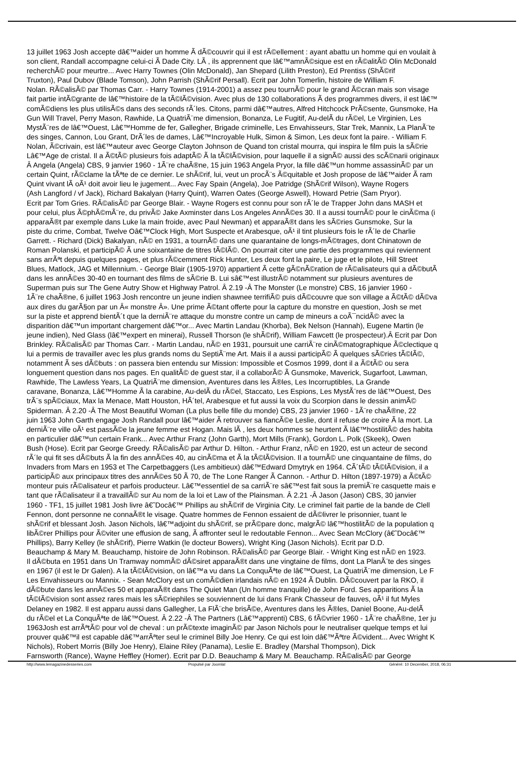13 juillet 1963 Josh accepte dâ€™aider un homme Ã dÃ©couvrir qui il est rÃ©ellement : ayant abattu un homme qui en voulait à
son client, Randall accompagne celui-ci Ã Dade City. LÃ , ils apprennent que lâ€™amnÃ©sique est en rÃ©alitÃ© Olin McDonald
recherchÃ© pour meurtre... Avec Harry Townes (Olin McDonald), Jan Shepard (Lilith Preston), Ed Prentiss (ShÃ©rif
Truxton), Paul Dubov (Blade Tomson), John Parrish (ShÃ©rif Persall). Ecrit par John Tomerlin, histoire de William F.
Nolan. RÃ©alisÃ© par Thomas Carr. - Harry Townes (1914-2001) a assez peu tournÃ© pour le grand Ã©cran mais son visage
fait partie intÃ©grante de lâ€™histoire de la tÃ©lÃ©vision. Avec plus de 130 collaborations Ã des programmes divers, il est lâ€™
comÃ©diens les plus utilisÃ©s dans des seconds rÃ´les. Citons, parmi dâ€™autres, Alfred Hitchcock PrÃ©sente, Gunsmoke, Ha
Gun Will Travel, Perry Mason, Rawhide, La QuatriÃ¨me dimension, Bonanza, Le Fugitif, Au-delÃ du rÃ©el, Le Virginien, Les
MystÃ¨res de lâ€™Ouest, Lâ€™Homme de fer, Gallegher, Brigade criminelle, Les Envahisseurs, Star Trek, Mannix, La PlanÃ¨te
des singes, Cannon, Lou Grant, DrÃ´les de dames, Lâ€™Incroyable Hulk, Simon & Simon, Les deux font la paire. - William F.
Nolan, Ã©crivain, est lâ€™auteur avec George Clayton Johnson de Quand ton cristal mourra, qui inspira le film puis la sÃ©rie
Lâ€™Age de cristal. Il a Ã©tÃ© plusieurs fois adaptÃ© Ã la tÃ©lÃ©vision, pour laquelle il a signÃ© aussi des scÃ©narii originaux
Â Angela (Angela) CBS, 9 janvier 1960 - 1Ã¨re chaÃ®ne, 15 juin 1963 Angela Pryor, la fille dâ€™un homme assassinÃ© par un
certain Quint, rÃ©clame la tÃªte de ce dernier. Le shÃ©rif, lui, veut un procÃ¨s Ã©quitable et Josh propose de lâ€™aider Ã ram
Quint vivant lÃ oÃ¹ doit avoir lieu le jugement... Avec Fay Spain (Angela), Joe Patridge (ShÃ©rif Wilson), Wayne Rogers
(Ash Langford / vf Jack), Richard Bakalyan (Harry Quint), Warren Oates (George Aswell), Howard Petrie (Sam Pryor).
Ecrit par Tom Gries. RÃ©alisÃ© par George Blair. - Wayne Rogers est connu pour son rÃ´le de Trapper John dans MASH et
pour celui, plus Ã©phÃ©mÃ¨re, du privÃ© Jake Axminster dans Los Angeles AnnÃ©es 30. Il a aussi tournÃ© pour le cinÃ©ma (i
apparaÃ®t par exemple dans Luke la main froide, avec Paul Newman) et apparaÃ®t dans les sÃ©ries Gunsmoke, Sur la
piste du crime, Combat, Twelve Oâ€™Clock High, Mort Suspecte et Arabesque, oÃ¹ il tint plusieurs fois le rÃ´le de Charlie
Garrett. - Richard (Dick) Bakalyan, nÃ© en 1931, a tournÃ© dans une quarantaine de longs-mÃ©trages, dont Chinatown de
Roman Polanski, et participÃ© Ã une soixantaine de titres tÃ©lÃ©. On pourrait citer une partie des programmes qui reviennent
sans arrÃªt depuis quelques pages, et plus rÃ©cemment Rick Hunter, Les deux font la paire, Le juge et le pilote, Hill Street
Blues, Matlock, JAG et Millennium. - George Blair (1905-1970) appartient Ã cette gÃ©nÃ©ration de rÃ©alisateurs qui a dÃ©butÃ
dans les annÃ©es 30-40 en tournant des films de sÃ©rie B. Lui sâ€™est illustrÃ© notamment sur plusieurs aventures de
Superman puis sur The Gene Autry Show et Highway Patrol. Â 2.19 -Â The Monster (Le monstre) CBS, 16 janvier 1960 -
1Ã¨re chaÃ®ne, 6 juillet 1963 Josh rencontre un jeune indien shawnee terrifiÃ© puis dÃ©couvre que son village a Ã©tÃ© dÃ©va
aux dires du garÃ§on par un Â« monstre Â». Une prime Ã©tant offerte pour la capture du monstre en question, Josh se met
sur la piste et apprend bientÃ´t que la derniÃ¨re attaque du monstre contre un camp de mineurs a coÃ¯ncidÃ© avec la
disparition dâ€™un important chargement dâ€™or... Avec Martin Landau (Khorba), Bek Nelson (Hannah), Eugene Martin (le
jeune indien), Ned Glass (lâ€™expert en minerai), Russell Thorson (le shÃ©rif), William Fawcett (le prospecteur).Â Ecrit par Don
Brinkley. RÃ©alisÃ© par Thomas Carr. - Martin Landau, nÃ© en 1931, poursuit une carriÃ¨re cinÃ©matographique Ã©clectique q
lui a permis de travailler avec les plus grands noms du SeptiÃ¨me Art. Mais il a aussi participÃ© Ã quelques sÃ©ries tÃ©lÃ©,
notamment Ã ses dÃ©buts : on passera bien entendu sur Mission: Impossible et Cosmos 1999, dont il a Ã©tÃ© ou sera
longuement question dans nos pages. En qualitÃ© de guest star, il a collaborÃ© Ã Gunsmoke, Maverick, Sugarfoot, Lawman,
Rawhide, The Lawless Years, La QuatriÃ¨me dimension, Aventures dans les Ã®les, Les Incorruptibles, La Grande
caravane, Bonanza, Lâ€™Homme Ã la carabine, Au-delÃ du rÃ©el, Staccato, Les Espions, Les MystÃ¨res de lâ€™Ouest, Des
trÃ¨s spÃ©ciaux, Max la Menace, Matt Houston, HÃ´tel, Arabesque et fut aussi la voix du Scorpion dans le dessin animÃ©
Spiderman. Â 2.20 -Â The Most Beautiful Woman (La plus belle fille du monde) CBS, 23 janvier 1960 - 1Ã¨re chaÃ®ne, 22
juin 1963 John Garth engage Josh Randall pour lâ€™aider Ã retrouver sa fiancÃ©e Leslie, dont il refuse de croire Ã la mort. La
derniÃ¨re ville oÃ¹ est passÃ©e la jeune femme est Hogan. Mais lÃ , les deux hommes se heurtent Ã lâ€™hostilitÃ© des habita
en particulier dâ€™un certain Frank... Avec Arthur Franz (John Garth), Mort Mills (Frank), Gordon L. Polk (Skeek), Owen
Bush (Hose). Ecrit par George Greedy. RÃ©alisÃ© par Arthur D. Hilton. - Arthur Franz, nÃ© en 1920, est un acteur de second
rÃ´le qui fit ses dÃ©buts Ã la fin des annÃ©es 40, au cinÃ©ma et Ã la tÃ©lÃ©vision. Il a tournÃ© une cinquantaine de films, do
Invaders from Mars en 1953 et The Carpetbaggers (Les ambitieux) dâ€™Edward Dmytryk en 1964. CÃ´tÃ© tÃ©lÃ©vision, il a
participÃ© aux principaux titres des annÃ©es 50 Ã 70, de The Lone Ranger Ã Cannon. - Arthur D. Hilton (1897-1979) a Ã©tÃ©
monteur puis rÃ©alisateur et parfois producteur. Lâ€™essentiel de sa carriÃ¨re sâ€™est fait sous la premiÃ¨re casquette mais e
tant que rÃ©alisateur il a travaillÃ© sur Au nom de la loi et Law of the Plainsman. Â 2.21 -Â Jason (Jason) CBS, 30 janvier
1960 - TF1, 15 juillet 1981 Josh livre â€˜Docâ€™ Phillips au shÃ©rif de Virginia City. Le criminel fait partie de la bande de Clell
Fennon, dont personne ne connaÃ®t le visage. Quatre hommes de Fennon essaient de dÃ©livrer le prisonnier, tuant le
shÃ©rif et blessant Josh. Jason Nichols, lâ€™adjoint du shÃ©rif, se prÃ©pare donc, malgrÃ© lâ€™hostilitÃ© de la population q
libÃ©rer Phillips pour Ã©viter une effusion de sang, Ã affronter seul le redoutable Fennon... Avec Sean McClory (â€˜Docâ€™
Phillips), Barry Kelley (le shÃ©rif), Pierre Watkin (le docteur Bowers), Wright King (Jason Nichols). Ecrit par D.D.
Beauchamp & Mary M. Beauchamp, histoire de John Robinson. RÃ©alisÃ© par George Blair. - Wright King est nÃ© en 1923.
Il dÃ©buta en 1951 dans Un Tramway nommÃ© dÃ©siret apparaÃ®t dans une vingtaine de films, dont La PlanÃ¨te des singes
en 1967 (il est le Dr Galen). A la tÃ©lÃ©vision, on lâ€™a vu dans La ConquÃªte de lâ€™Ouest, La QuatriÃ¨me dimension, Le F
Les Envahisseurs ou Mannix. - Sean McClory est un comÃ©dien irlandais nÃ© en 1924 Ã Dublin. DÃ©couvert par la RKO, il
dÃ©bute dans les annÃ©es 50 et apparaÃ®t dans The Quiet Man (Un homme tranquille) de John Ford. Ses apparitions Ã la
tÃ©lÃ©vision sont assez rares mais les sÃ©riephiles se souviennent de lui dans Frank Chasseur de fauves, oÃ¹ il fut Myles
Delaney en 1982. Il est apparu aussi dans Gallegher, La FlÃ¨che brisÃ©e, Aventures dans les Ã®les, Daniel Boone, Au-delÃ
du rÃ©el et La ConquÃªte de lâ€™Ouest. Â 2.22 -Â The Partners (Lâ€™apprenti) CBS, 6 fÃ©vrier 1960 - 1Ã¨re chaÃ®ne, 1er ju
1963Josh est arrÃªtÃ© pour vol de cheval : un prÃ©texte imaginÃ© par Jason Nichols pour le neutraliser quelque temps et lui
prouver quâ€™il est capable dâ€™arrÃªter seul le criminel Billy Joe Henry. Ce qui est loin dâ€™Ãªtre Ã©vident... Avec Wright K
Nichols), Robert Morris (Billy Joe Henry), Elaine Riley (Panama), Leslie E. Bradley (Marshal Thompson), Dick
Farnsworth (Rance), Wayne Heffley (Homer). Ecrit par D.D. Beauchamp & Mary M. Beauchamp. RÃ©alisÃ© par George
http://www.lemagazinedesseries.com Propulsé par Joomla! Généré: 10 December, 2018, 06:31